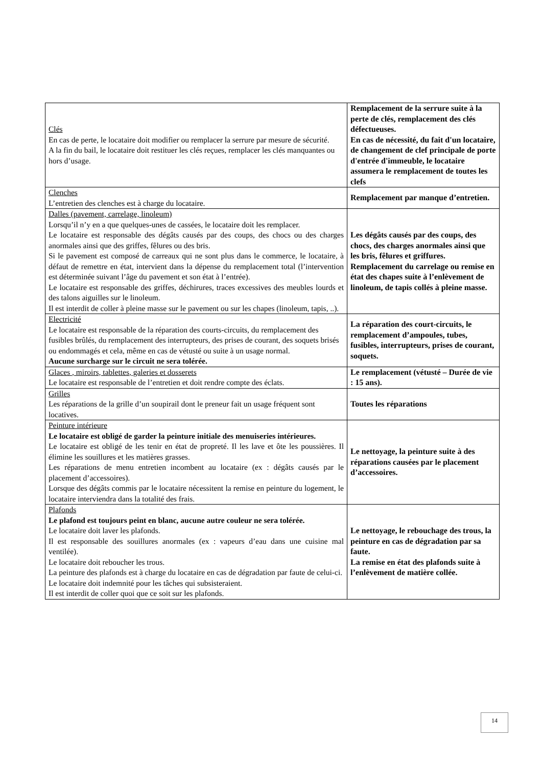| Clés En cas de perte, le locataire doit modifier ou remplacer la serrure par mesure de sécurité. A la fin du bail, le locataire doit restituer les clés reçues, remplacer les clés manquantes ou hors d’usage. | Remplacement de la serrure suite à la perte de clés, remplacement des clés défectueuses. En cas de nécessité, du fait d'un locataire, de changement de clef principale de porte d'entrée d'immeuble, le locataire assumera le remplacement de toutes les clefs |
| Clenches L’entretien des clenches est à charge du locataire. | Remplacement par manque d’entretien. |
| Dalles (pavement, carrelage, linoleum) Lorsqu’il n’y en a que quelques-unes de cassées, le locataire doit les remplacer. Le locataire est responsable des dégâts causés par des coups, des chocs ou des charges anormales ainsi que des griffes, fêlures ou des bris. Si le pavement est composé de carreaux qui ne sont plus dans le commerce, le locataire, à défaut de remettre en état, intervient dans la dépense du remplacement total (l’intervention est déterminée suivant l’âge du pavement et son état à l’entrée). Le locataire est responsable des griffes, déchirures, traces excessives des meubles lourds et des talons aiguilles sur le linoleum. Il est interdit de coller à pleine masse sur le pavement ou sur les chapes (linoleum, tapis, ..). | Les dégâts causés par des coups, des chocs, des charges anormales ainsi que les bris, fêlures et griffures. Remplacement du carrelage ou remise en état des chapes suite à l’enlèvement de linoleum, de tapis collés à pleine masse. |
| Electricité Le locataire est responsable de la réparation des courts-circuits, du remplacement des fusibles brûlés, du remplacement des interrupteurs, des prises de courant, des soquets brisés ou endommagés et cela, même en cas de vétusté ou suite à un usage normal. Aucune surcharge sur le circuit ne sera tolérée. | La réparation des court-circuits, le remplacement d’ampoules, tubes, fusibles, interrupteurs, prises de courant, soquets. |
| Glaces , miroirs, tablettes, galeries et dosserets Le locataire est responsable de l’entretien et doit rendre compte des éclats. | Le remplacement (vétusté – Durée de vie : 15 ans). |
| Grilles Les réparations de la grille d’un soupirail dont le preneur fait un usage fréquent sont locatives. | Toutes les réparations |
| Peinture intérieure Le locataire est obligé de garder la peinture initiale des menuiseries intérieures. Le locataire est obligé de les tenir en état de propreté. Il les lave et ôte les poussières. Il élimine les souillures et les matières grasses. Les réparations de menu entretien incombent au locataire (ex : dégâts causés par le placement d’accessoires). Lorsque des dégâts commis par le locataire nécessitent la remise en peinture du logement, le locataire interviendra dans la totalité des frais. | Le nettoyage, la peinture suite à des réparations causées par le placement d’accessoires. |
| Plafonds Le plafond est toujours peint en blanc, aucune autre couleur ne sera tolérée. Le locataire doit laver les plafonds. Il est responsable des souillures anormales (ex : vapeurs d’eau dans une cuisine mal ventilée). Le locataire doit reboucher les trous. La peinture des plafonds est à charge du locataire en cas de dégradation par faute de celui-ci. Le locataire doit indemnité pour les tâches qui subsisteraient. Il est interdit de coller quoi que ce soit sur les plafonds. | Le nettoyage, le rebouchage des trous, la peinture en cas de dégradation par sa faute. La remise en état des plafonds suite à l’enlèvement de matière collée. |
14